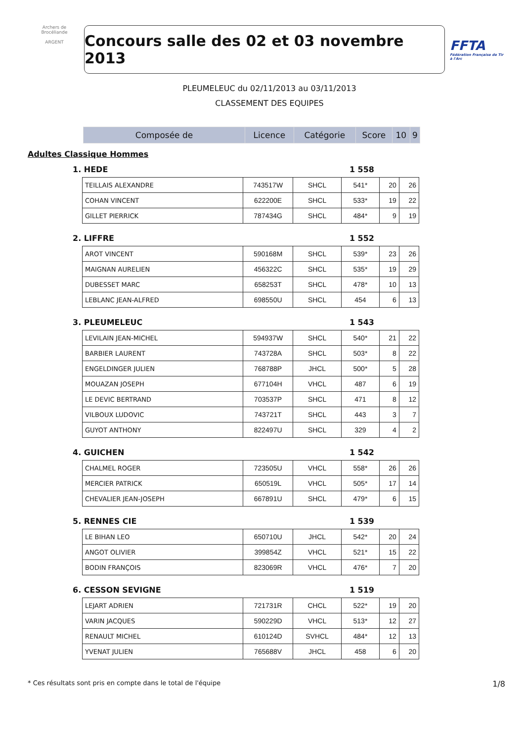Archers de Brocéliande
ARGENT
Concours salle des 02 et 03 novembre 2013
FFTA
Fédération Française de Tir à l'Arc
PLEUMELEUC du 02/11/2013 au 03/11/2013
CLASSEMENT DES EQUIPES
| Composée de | Licence | Catégorie | Score | 10 | 9 |
| --- | --- | --- | --- | --- | --- |
Adultes Classique Hommes
1. HEDE 1 558
| TEILLAIS ALEXANDRE | 743517W | SHCL | 541* | 20 | 26 |
| COHAN VINCENT | 622200E | SHCL | 533* | 19 | 22 |
| GILLET PIERRICK | 787434G | SHCL | 484* | 9 | 19 |
2. LIFFRE 1 552
| AROT VINCENT | 590168M | SHCL | 539* | 23 | 26 |
| MAIGNAN AURELIEN | 456322C | SHCL | 535* | 19 | 29 |
| DUBESSET MARC | 658253T | SHCL | 478* | 10 | 13 |
| LEBLANC JEAN-ALFRED | 698550U | SHCL | 454 | 6 | 13 |
3. PLEUMELEUC 1 543
| LEVILAIN JEAN-MICHEL | 594937W | SHCL | 540* | 21 | 22 |
| BARBIER LAURENT | 743728A | SHCL | 503* | 8 | 22 |
| ENGELDINGER JULIEN | 768788P | JHCL | 500* | 5 | 28 |
| MOUAZAN JOSEPH | 677104H | VHCL | 487 | 6 | 19 |
| LE DEVIC BERTRAND | 703537P | SHCL | 471 | 8 | 12 |
| VILBOUX LUDOVIC | 743721T | SHCL | 443 | 3 | 7 |
| GUYOT ANTHONY | 822497U | SHCL | 329 | 4 | 2 |
4. GUICHEN 1 542
| CHALMEL ROGER | 723505U | VHCL | 558* | 26 | 26 |
| MERCIER PATRICK | 650519L | VHCL | 505* | 17 | 14 |
| CHEVALIER JEAN-JOSEPH | 667891U | SHCL | 479* | 6 | 15 |
5. RENNES CIE 1 539
| LE BIHAN LEO | 650710U | JHCL | 542* | 20 | 24 |
| ANGOT OLIVIER | 399854Z | VHCL | 521* | 15 | 22 |
| BODIN FRANÇOIS | 823069R | VHCL | 476* | 7 | 20 |
6. CESSON SEVIGNE 1 519
| LEJART ADRIEN | 721731R | CHCL | 522* | 19 | 20 |
| VARIN JACQUES | 590229D | VHCL | 513* | 12 | 27 |
| RENAULT MICHEL | 610124D | SVHCL | 484* | 12 | 13 |
| YVENAT JULIEN | 765688V | JHCL | 458 | 6 | 20 |
* Ces résultats sont pris en compte dans le total de l'équipe 1/8